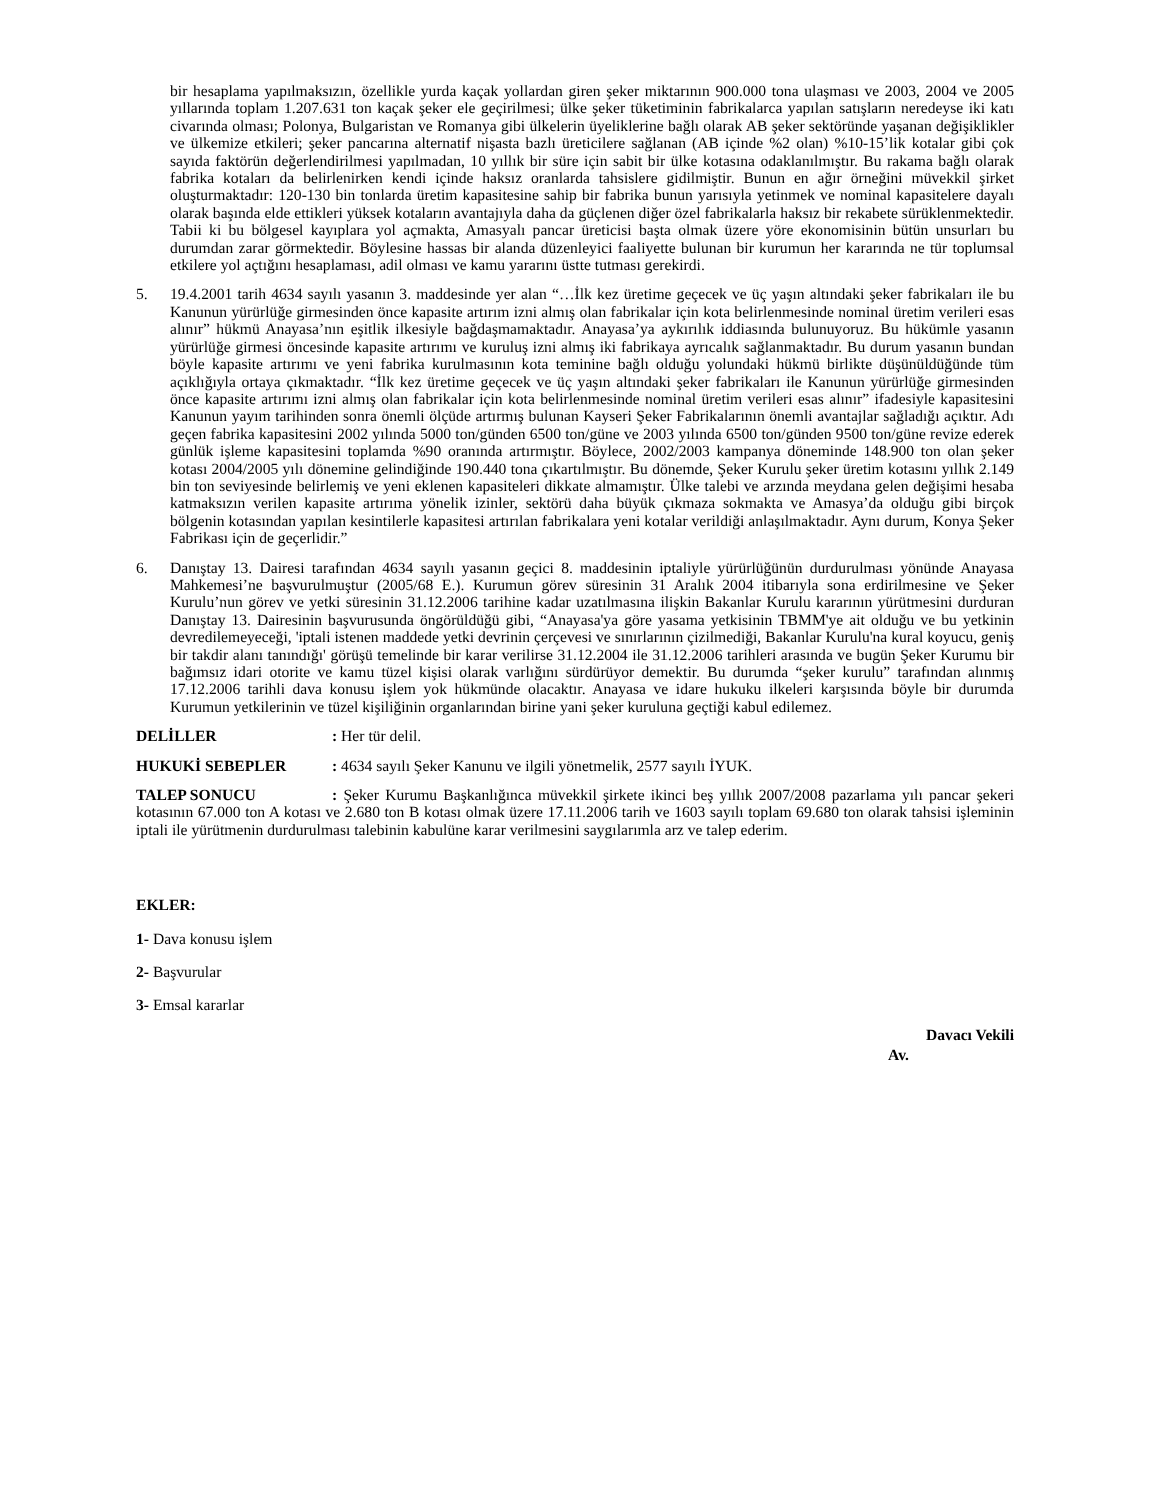bir hesaplama yapılmaksızın, özellikle yurda kaçak yollardan giren şeker miktarının 900.000 tona ulaşması ve 2003, 2004 ve 2005 yıllarında toplam 1.207.631 ton kaçak şeker ele geçirilmesi; ülke şeker tüketiminin fabrikalarca yapılan satışların neredeyse iki katı civarında olması; Polonya, Bulgaristan ve Romanya gibi ülkelerin üyeliklerine bağlı olarak AB şeker sektöründe yaşanan değişiklikler ve ülkemize etkileri; şeker pancarına alternatif nişasta bazlı üreticilere sağlanan (AB içinde %2 olan) %10-15’lik kotalar gibi çok sayıda faktörün değerlendirilmesi yapılmadan, 10 yıllık bir süre için sabit bir ülke kotasına odaklanılmıştır. Bu rakama bağlı olarak fabrika kotaları da belirlenirken kendi içinde haksız oranlarda tahsislere gidilmiştir. Bunun en ağır örneğini müvekkil şirket oluşturmaktadır: 120-130 bin tonlarda üretim kapasitesine sahip bir fabrika bunun yarısıyla yetinmek ve nominal kapasitelere dayalı olarak başında elde ettikleri yüksek kotaların avantajıyla daha da güçlenen diğer özel fabrikalarla haksız bir rekabete sürüklenmektedir. Tabii ki bu bölgesel kayıplara yol açmakta, Amasyalı pancar üreticisi başta olmak üzere yöre ekonomisinin bütün unsurları bu durumdan zarar görmektedir. Böylesine hassas bir alanda düzenleyici faaliyette bulunan bir kurumun her kararında ne tür toplumsal etkilere yol açtığını hesaplaması, adil olması ve kamu yararını üstte tutması gerekirdi.
5. 19.4.2001 tarih 4634 sayılı yasanın 3. maddesinde yer alan “…İlk kez üretime geçecek ve üç yaşın altındaki şeker fabrikaları ile bu Kanunun yürürlüğe girmesinden önce kapasite artırım izni almış olan fabrikalar için kota belirlenmesinde nominal üretim verileri esas alınır” hükmü Anayasa’nın eşitlik ilkesiyle bağdaşmamaktadır. Anayasa’ya aykırılık iddiasında bulunuyoruz. Bu hükümle yasanın yürürlüğe girmesi öncesinde kapasite artırımı ve kuruluş izni almış iki fabrikaya ayrıcalık sağlanmaktadır. Bu durum yasanın bundan böyle kapasite artırımı ve yeni fabrika kurulmasının kota teminine bağlı olduğu yolundaki hükmü birlikte düşünüldüğünde tüm açıklığıyla ortaya çıkmaktadır. “İlk kez üretime geçecek ve üç yaşın altındaki şeker fabrikaları ile Kanunun yürürlüğe girmesinden önce kapasite artırımı izni almış olan fabrikalar için kota belirlenmesinde nominal üretim verileri esas alınır” ifadesiyle kapasitesini Kanunun yayım tarihinden sonra önemli ölçüde artırmış bulunan Kayseri Şeker Fabrikalarının önemli avantajlar sağladığı açıktır. Adı geçen fabrika kapasitesini 2002 yılında 5000 ton/günden 6500 ton/güne ve 2003 yılında 6500 ton/günden 9500 ton/güne revize ederek günlük işleme kapasitesini toplamda %90 oranında artırmıştır. Böylece, 2002/2003 kampanya döneminde 148.900 ton olan şeker kotası 2004/2005 yılı dönemine gelindiğinde 190.440 tona çıkartılmıştır. Bu dönemde, Şeker Kurulu şeker üretim kotasını yıllık 2.149 bin ton seviyesinde belirlemiş ve yeni eklenen kapasiteleri dikkate almamıştır. Ülke talebi ve arzında meydana gelen değişimi hesaba katmaksızın verilen kapasite artırıma yönelik izinler, sektörü daha büyük çıkmaza sokmakta ve Amasya’da olduğu gibi birçok bölgenin kotasından yapılan kesintilerle kapasitesi artırılan fabrikalara yeni kotalar verildiği anlaşılmaktadır. Aynı durum, Konya Şeker Fabrikası için de geçerlidir.”
6. Danıştay 13. Dairesi tarafından 4634 sayılı yasanın geçici 8. maddesinin iptaliyle yürürlüğünün durdurulması yönünde Anayasa Mahkemesi’ne başvurulmuştur (2005/68 E.). Kurumun görev süresinin 31 Aralık 2004 itibarıyla sona erdirilmesine ve Şeker Kurulu’nun görev ve yetki süresinin 31.12.2006 tarihine kadar uzatılmasına ilişkin Bakanlar Kurulu kararının yürütmesini durduran Danıştay 13. Dairesinin başvurusunda öngörüldüğü gibi, “Anayasa'ya göre yasama yetkisinin TBMM'ye ait olduğu ve bu yetkinin devredilemeyeceği, 'iptali istenen maddede yetki devrinin çerçevesi ve sınırlarının çizilmediği, Bakanlar Kurulu'na kural koyucu, geniş bir takdir alanı tanındığı' görüşü temelinde bir karar verilirse 31.12.2004 ile 31.12.2006 tarihleri arasında ve bugün Şeker Kurumu bir bağımsız idari otorite ve kamu tüzel kişisi olarak varlığını sürdürüyor demektir. Bu durumda “şeker kurulu” tarafından alınmış 17.12.2006 tarihli dava konusu işlem yok hükmünde olacaktır. Anayasa ve idare hukuku ilkeleri karşısında böyle bir durumda Kurumun yetkilerinin ve tüzel kişiliğinin organlarından birine yani şeker kuruluna geçtiği kabul edilemez.
DELİLLER: Her tür delil.
HUKUKİ SEBEPLER: 4634 sayılı Şeker Kanunu ve ilgili yönetmelik, 2577 sayılı İYUK.
TALEP SONUCU: Şeker Kurumu Başkanlığınca müvekkil şirkete ikinci beş yıllık 2007/2008 pazarlama yılı pancar şekeri kotasının 67.000 ton A kotası ve 2.680 ton B kotası olmak üzere 17.11.2006 tarih ve 1603 sayılı toplam 69.680 ton olarak tahsisi işleminin iptali ile yürütmenin durdurulması talebinin kabulüne karar verilmesini saygılarımla arz ve talep ederim.
EKLER:
1- Dava konusu işlem
2- Başvurular
3- Emsal kararlar
Davacı Vekili
Av.